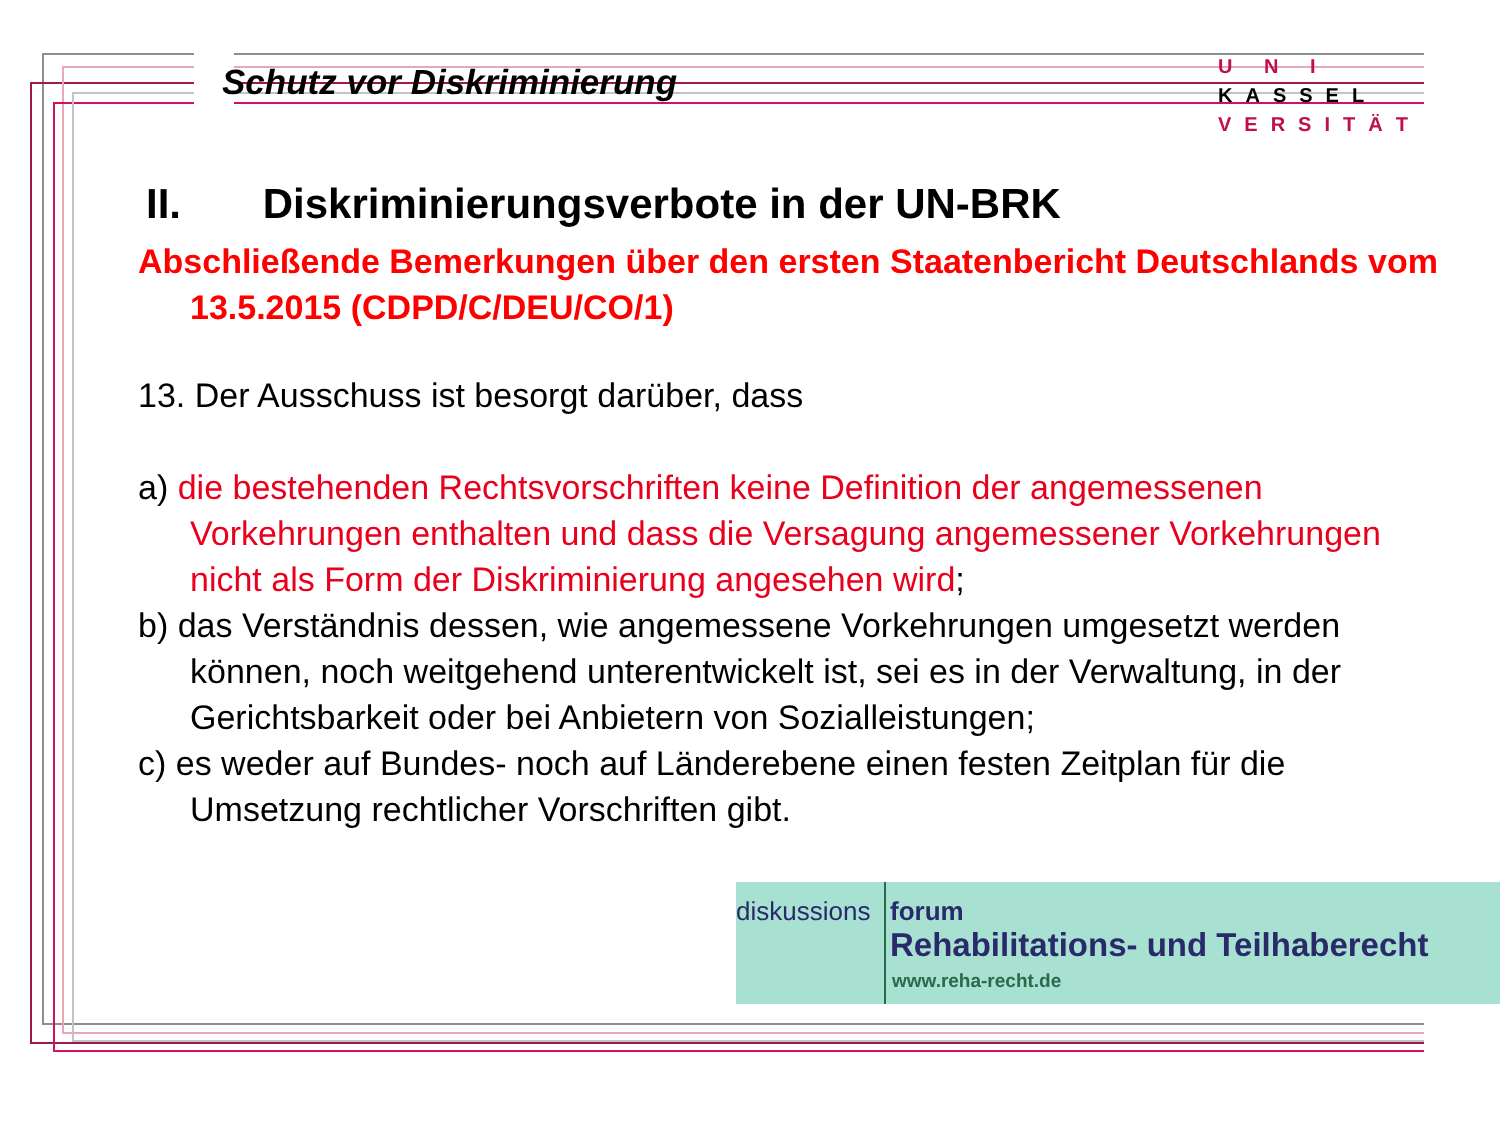Schutz vor Diskriminierung
U N I KASSEL
VERSITÄT
II. Diskriminierungsverbote in der UN-BRK
Abschließende Bemerkungen über den ersten Staatenbericht Deutschlands vom 13.5.2015 (CDPD/C/DEU/CO/1)
13. Der Ausschuss ist besorgt darüber, dass
a) die bestehenden Rechtsvorschriften keine Definition der angemessenen Vorkehrungen enthalten und dass die Versagung angemessener Vorkehrungen nicht als Form der Diskriminierung angesehen wird;
b) das Verständnis dessen, wie angemessene Vorkehrungen umgesetzt werden können, noch weitgehend unterentwickelt ist, sei es in der Verwaltung, in der Gerichtsbarkeit oder bei Anbietern von Sozialleistungen;
c) es weder auf Bundes- noch auf Länderebene einen festen Zeitplan für die Umsetzung rechtlicher Vorschriften gibt.
diskussions forum
Rehabilitations- und Teilhaberecht
www.reha-recht.de